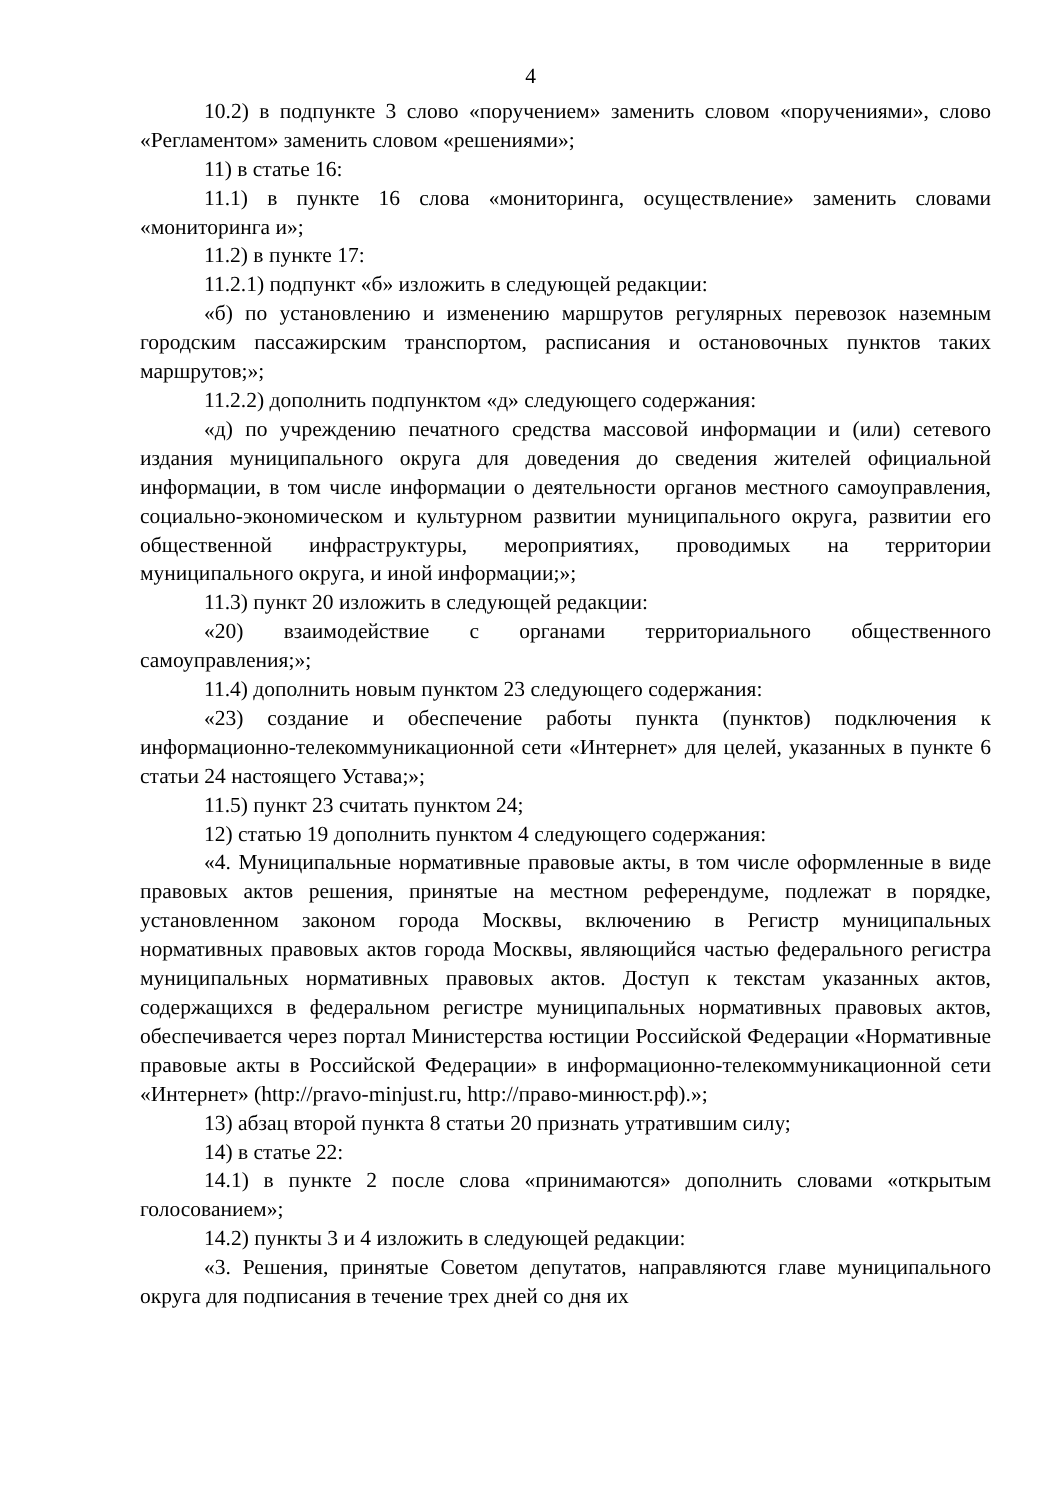4
10.2) в подпункте 3 слово «поручением» заменить словом «поручениями», слово «Регламентом» заменить словом «решениями»;
11) в статье 16:
11.1) в пункте 16 слова «мониторинга, осуществление» заменить словами «мониторинга и»;
11.2) в пункте 17:
11.2.1) подпункт «б» изложить в следующей редакции:
«б) по установлению и изменению маршрутов регулярных перевозок наземным городским пассажирским транспортом, расписания и остановочных пунктов таких маршрутов;»;
11.2.2) дополнить подпунктом «д» следующего содержания:
«д) по учреждению печатного средства массовой информации и (или) сетевого издания муниципального округа для доведения до сведения жителей официальной информации, в том числе информации о деятельности органов местного самоуправления, социально-экономическом и культурном развитии муниципального округа, развитии его общественной инфраструктуры, мероприятиях, проводимых на территории муниципального округа, и иной информации;»;
11.3) пункт 20 изложить в следующей редакции:
«20) взаимодействие с органами территориального общественного самоуправления;»;
11.4) дополнить новым пунктом 23 следующего содержания:
«23) создание и обеспечение работы пункта (пунктов) подключения к информационно-телекоммуникационной сети «Интернет» для целей, указанных в пункте 6 статьи 24 настоящего Устава;»;
11.5) пункт 23 считать пунктом 24;
12) статью 19 дополнить пунктом 4 следующего содержания:
«4. Муниципальные нормативные правовые акты, в том числе оформленные в виде правовых актов решения, принятые на местном референдуме, подлежат в порядке, установленном законом города Москвы, включению в Регистр муниципальных нормативных правовых актов города Москвы, являющийся частью федерального регистра муниципальных нормативных правовых актов. Доступ к текстам указанных актов, содержащихся в федеральном регистре муниципальных нормативных правовых актов, обеспечивается через портал Министерства юстиции Российской Федерации «Нормативные правовые акты в Российской Федерации» в информационно-телекоммуникационной сети «Интернет» (http://pravo-minjust.ru, http://право-минюст.рф).»;
13) абзац второй пункта 8 статьи 20 признать утратившим силу;
14) в статье 22:
14.1) в пункте 2 после слова «принимаются» дополнить словами «открытым голосованием»;
14.2) пункты 3 и 4 изложить в следующей редакции:
«3. Решения, принятые Советом депутатов, направляются главе муниципального округа для подписания в течение трех дней со дня их